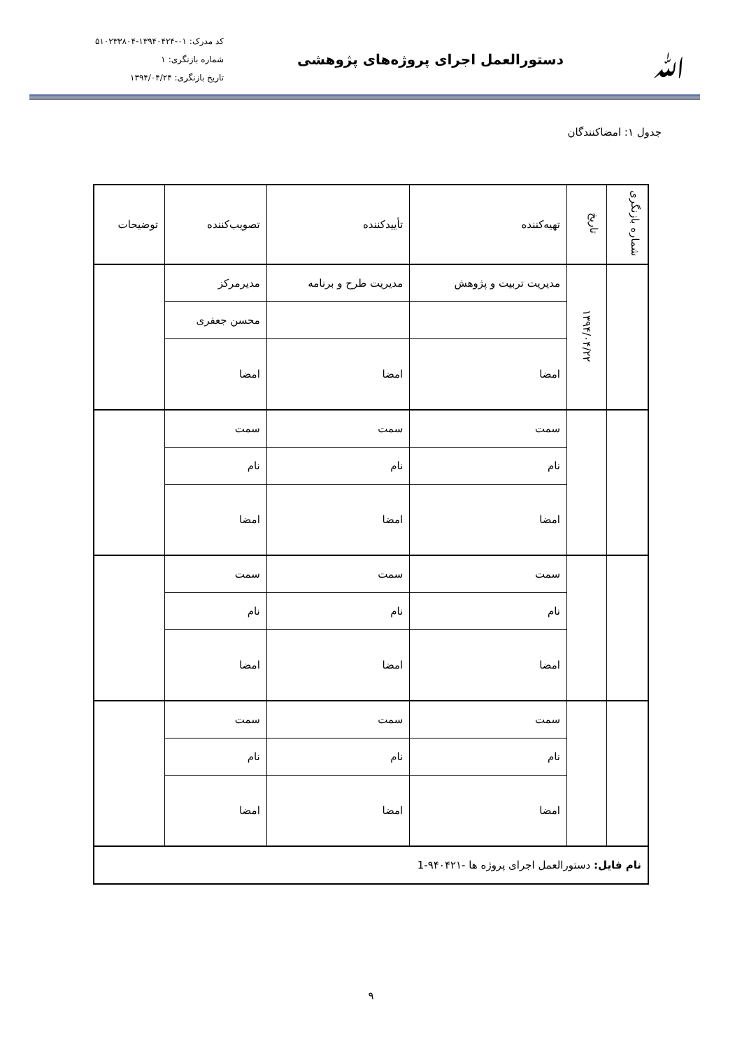ﷲ
دستورالعمل اجرای پروژه‌های پژوهشی
کد مدرک: ۰۱-۱۳۹۴۰۴۲۴-۵۱۰۲۳۳۸۰۴
شماره بازنگری: ۱
تاریخ بازنگری: ۱۳۹۴/۰۴/۲۴
جدول ۱: امضاکنندگان
| شماره بازنگری | تاریخ | تهیه‌کننده | تأییدکننده | تصویب‌کننده | توضیحات |
| --- | --- | --- | --- | --- | --- |
| | ۱۳۹۴/۰۴/۲۲ | مدیریت تربیت و پژوهش | مدیریت طرح و برنامه | مدیرمرکز | |
| | | | | محسن جعفری | |
| | | امضا | امضا | امضا | |
| | | سمت | سمت | سمت | |
| | | نام | نام | نام | |
| | | امضا | امضا | امضا | |
| | | سمت | سمت | سمت | |
| | | نام | نام | نام | |
| | | امضا | امضا | امضا | |
| | | سمت | سمت | سمت | |
| | | نام | نام | نام | |
| | | امضا | امضا | امضا | |
| نام فایل: دستورالعمل اجرای پروژه ها -۹۴۰۴۲۱-1 | | | | | |
۹